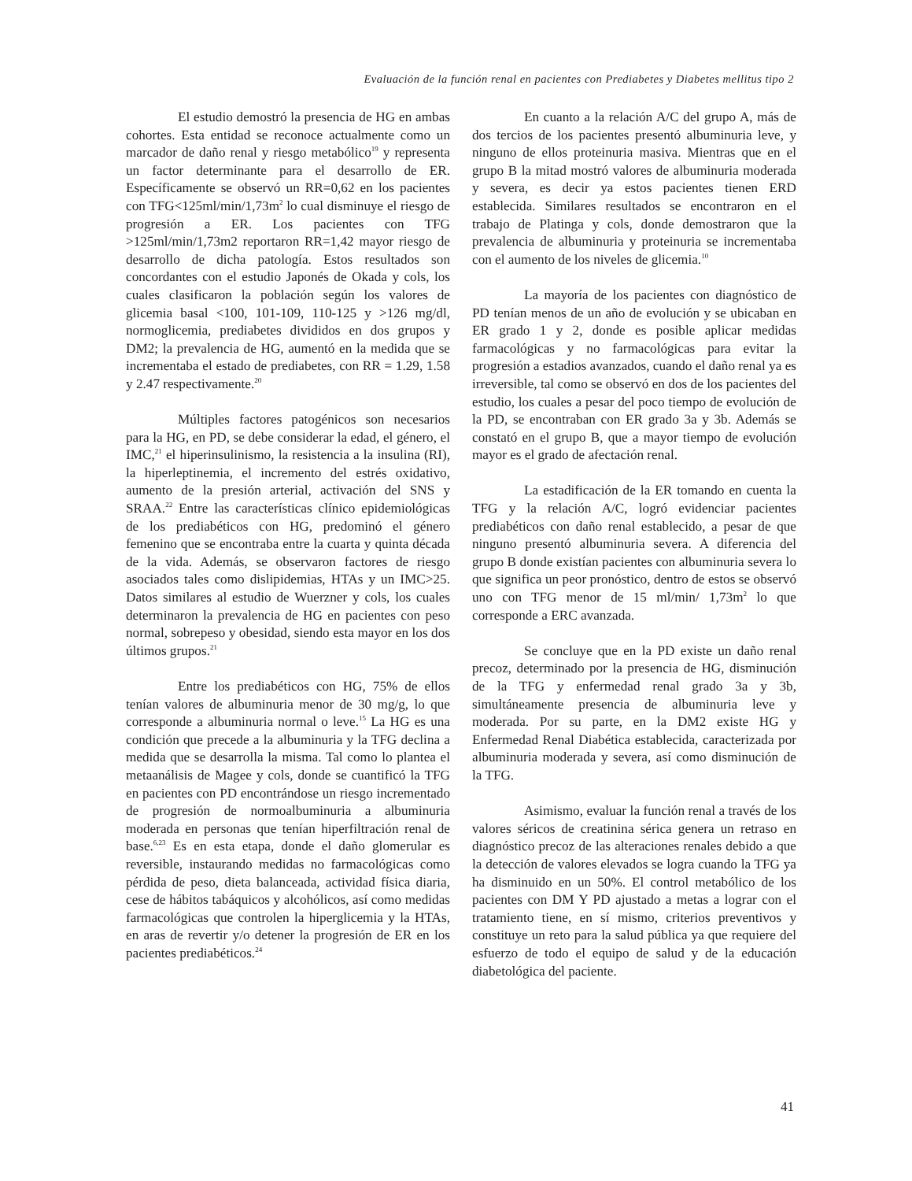Evaluación de la función renal en pacientes con Prediabetes y Diabetes mellitus tipo 2
El estudio demostró la presencia de HG en ambas cohortes. Esta entidad se reconoce actualmente como un marcador de daño renal y riesgo metabólico<sup>19</sup> y representa un factor determinante para el desarrollo de ER. Específicamente se observó un RR=0,62 en los pacientes con TFG<125ml/min/1,73m<sup>2</sup> lo cual disminuye el riesgo de progresión a ER. Los pacientes con TFG >125ml/min/1,73m2 reportaron RR=1,42 mayor riesgo de desarrollo de dicha patología. Estos resultados son concordantes con el estudio Japonés de Okada y cols, los cuales clasificaron la población según los valores de glicemia basal <100, 101-109, 110-125 y >126 mg/dl, normoglicemia, prediabetes divididos en dos grupos y DM2; la prevalencia de HG, aumentó en la medida que se incrementaba el estado de prediabetes, con RR = 1.29, 1.58 y 2.47 respectivamente.<sup>20</sup>
Múltiples factores patogénicos son necesarios para la HG, en PD, se debe considerar la edad, el género, el IMC,<sup>21</sup> el hiperinsulinismo, la resistencia a la insulina (RI), la hiperleptinemia, el incremento del estrés oxidativo, aumento de la presión arterial, activación del SNS y SRAA.<sup>22</sup> Entre las características clínico epidemiológicas de los prediabéticos con HG, predominó el género femenino que se encontraba entre la cuarta y quinta década de la vida. Además, se observaron factores de riesgo asociados tales como dislipidemias, HTAs y un IMC>25. Datos similares al estudio de Wuerzner y cols, los cuales determinaron la prevalencia de HG en pacientes con peso normal, sobrepeso y obesidad, siendo esta mayor en los dos últimos grupos.<sup>21</sup>
Entre los prediabéticos con HG, 75% de ellos tenían valores de albuminuria menor de 30 mg/g, lo que corresponde a albuminuria normal o leve.<sup>15</sup> La HG es una condición que precede a la albuminuria y la TFG declina a medida que se desarrolla la misma. Tal como lo plantea el metaanálisis de Magee y cols, donde se cuantificó la TFG en pacientes con PD encontrándose un riesgo incrementado de progresión de normoalbuminuria a albuminuria moderada en personas que tenían hiperfiltración renal de base.<sup>6,23</sup> Es en esta etapa, donde el daño glomerular es reversible, instaurando medidas no farmacológicas como pérdida de peso, dieta balanceada, actividad física diaria, cese de hábitos tabáquicos y alcohólicos, así como medidas farmacológicas que controlen la hiperglicemia y la HTAs, en aras de revertir y/o detener la progresión de ER en los pacientes prediabéticos.<sup>24</sup>
En cuanto a la relación A/C del grupo A, más de dos tercios de los pacientes presentó albuminuria leve, y ninguno de ellos proteinuria masiva. Mientras que en el grupo B la mitad mostró valores de albuminuria moderada y severa, es decir ya estos pacientes tienen ERD establecida. Similares resultados se encontraron en el trabajo de Platinga y cols, donde demostraron que la prevalencia de albuminuria y proteinuria se incrementaba con el aumento de los niveles de glicemia.<sup>10</sup>
La mayoría de los pacientes con diagnóstico de PD tenían menos de un año de evolución y se ubicaban en ER grado 1 y 2, donde es posible aplicar medidas farmacológicas y no farmacológicas para evitar la progresión a estadios avanzados, cuando el daño renal ya es irreversible, tal como se observó en dos de los pacientes del estudio, los cuales a pesar del poco tiempo de evolución de la PD, se encontraban con ER grado 3a y 3b. Además se constató en el grupo B, que a mayor tiempo de evolución mayor es el grado de afectación renal.
La estadificación de la ER tomando en cuenta la TFG y la relación A/C, logró evidenciar pacientes prediabéticos con daño renal establecido, a pesar de que ninguno presentó albuminuria severa. A diferencia del grupo B donde existían pacientes con albuminuria severa lo que significa un peor pronóstico, dentro de estos se observó uno con TFG menor de 15 ml/min/ 1,73m<sup>2</sup> lo que corresponde a ERC avanzada.
Se concluye que en la PD existe un daño renal precoz, determinado por la presencia de HG, disminución de la TFG y enfermedad renal grado 3a y 3b, simultáneamente presencia de albuminuria leve y moderada. Por su parte, en la DM2 existe HG y Enfermedad Renal Diabética establecida, caracterizada por albuminuria moderada y severa, así como disminución de la TFG.
Asimismo, evaluar la función renal a través de los valores séricos de creatinina sérica genera un retraso en diagnóstico precoz de las alteraciones renales debido a que la detección de valores elevados se logra cuando la TFG ya ha disminuido en un 50%. El control metabólico de los pacientes con DM Y PD ajustado a metas a lograr con el tratamiento tiene, en sí mismo, criterios preventivos y constituye un reto para la salud pública ya que requiere del esfuerzo de todo el equipo de salud y de la educación diabetológica del paciente.
41